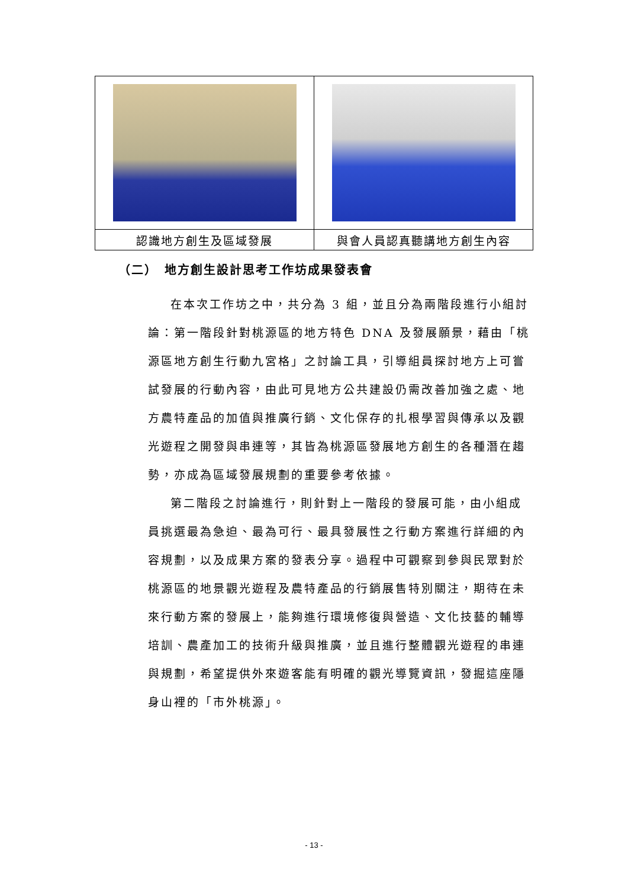| 認識地方創生及區域發展 | 與會人員認真聽講地方創生內容 |
（二）　地方創生設計思考工作坊成果發表會
在本次工作坊之中，共分為 3 組，並且分為兩階段進行小組討論：第一階段針對桃源區的地方特色 DNA 及發展願景，藉由「桃源區地方創生行動九宮格」之討論工具，引導組員探討地方上可嘗試發展的行動內容，由此可見地方公共建設仍需改善加強之處、地方農特產品的加值與推廣行銷、文化保存的扎根學習與傳承以及觀光遊程之開發與串連等，其皆為桃源區發展地方創生的各種潛在趨勢，亦成為區域發展規劃的重要參考依據。
第二階段之討論進行，則針對上一階段的發展可能，由小組成員挑選最為急迫、最為可行、最具發展性之行動方案進行詳細的內容規劃，以及成果方案的發表分享。過程中可觀察到參與民眾對於桃源區的地景觀光遊程及農特產品的行銷展售特別關注，期待在未來行動方案的發展上，能夠進行環境修復與營造、文化技藝的輔導培訓、農產加工的技術升級與推廣，並且進行整體觀光遊程的串連與規劃，希望提供外來遊客能有明確的觀光導覽資訊，發掘這座隱身山裡的「市外桃源」。
- 13 -